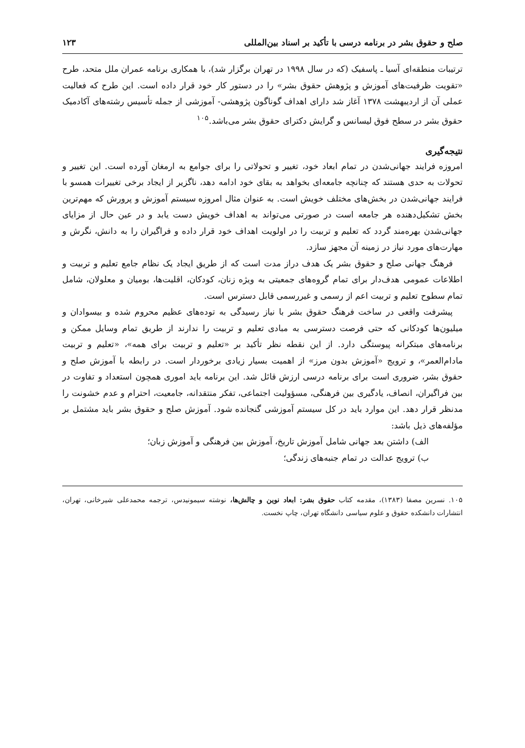صلح و حقوق بشر در برنامه درسی با تأکید بر اسناد بین‌المللی ۱۲۳
ترتیبات منطقه‌ای آسیا ـ پاسفیک (که در سال ۱۹۹۸ در تهران برگزار شد)، با همکاری برنامه عمران ملل متحد، طرح «تقویت ظرفیت‌های آموزش و پژوهش حقوق بشر» را در دستور کار خود قرار داده است. این طرح که فعالیت عملی آن از اردیبهشت ۱۳۷۸ آغاز شد دارای اهداف گوناگون پژوهشی- آموزشی از جمله تأسیس رشته‌های آکادمیک حقوق بشر در سطح فوق لیسانس و گرایش دکترای حقوق بشر می‌باشد.<sup>۱۰۵</sup>
نتیجه‌گیری
امروزه فرایند جهانی‌شدن در تمام ابعاد خود، تغییر و تحولاتی را برای جوامع به ارمغان آورده است. این تغییر و تحولات به حدی هستند که چنانچه جامعه‌ای بخواهد به بقای خود ادامه دهد، ناگزیر از ایجاد برخی تغییرات همسو با فرایند جهانی‌شدن در بخش‌های مختلف خویش است. به عنوان مثال امروزه سیستم آموزش و پرورش که مهم‌ترین بخش تشکیل‌دهنده هر جامعه است در صورتی می‌تواند به اهداف خویش دست یابد و در عین حال از مزایای جهانی‌شدن بهره‌مند گردد که تعلیم و تربیت را در اولویت اهداف خود قرار داده و فراگیران را به دانش، نگرش و مهارت‌های مورد نیاز در زمینه آن مجهز سازد.
فرهنگ جهانی صلح و حقوق بشر یک هدف دراز مدت است که از طریق ایجاد یک نظام جامع تعلیم و تربیت و اطلاعات عمومی هدف‌دار برای تمام گروه‌های جمعیتی به ویژه زنان، کودکان، اقلیت‌ها، بومیان و معلولان، شامل تمام سطوح تعلیم و تربیت اعم از رسمی و غیررسمی قابل دسترس است.
پیشرفت واقعی در ساخت فرهنگ حقوق بشر با نیاز رسیدگی به توده‌های عظیم محروم شده و بیسوادان و میلیون‌ها کودکانی که حتی فرصت دسترسی به مبادی تعلیم و تربیت را ندارند از طریق تمام وسایل ممکن و برنامه‌های مبتکرانه پیوستگی دارد. از این نقطه نظر تأکید بر «تعلیم و تربیت برای همه»، «تعلیم و تربیت مادام‌العمر»، و ترویج «آموزش بدون مرز» از اهمیت بسیار زیادی برخوردار است. در رابطه با آموزش صلح و حقوق بشر، ضروری است برای برنامه درسی ارزش قائل شد. این برنامه باید اموری همچون استعداد و تفاوت در بین فراگیران، انصاف، یادگیری بین فرهنگی، مسؤولیت اجتماعی، تفکر منتقدانه، جامعیت، احترام و عدم خشونت را مدنظر قرار دهد. این موارد باید در کل سیستم آموزشی گنجانده شود. آموزش صلح و حقوق بشر باید مشتمل بر مؤلفه‌های ذیل باشد:
الف) داشتن بعد جهانی شامل آموزش تاریخ، آموزش بین فرهنگی و آموزش زبان؛
ب) ترویج عدالت در تمام جنبه‌های زندگی؛
۱۰۵. نسرین مصفا (۱۳۸۳)، مقدمه کتاب حقوق بشر: ابعاد نوین و چالش‌ها، نوشته سیمونیدس، ترجمه محمدعلی شیرخانی، تهران، انتشارات دانشکده حقوق و علوم سیاسی دانشگاه تهران، چاپ نخست.